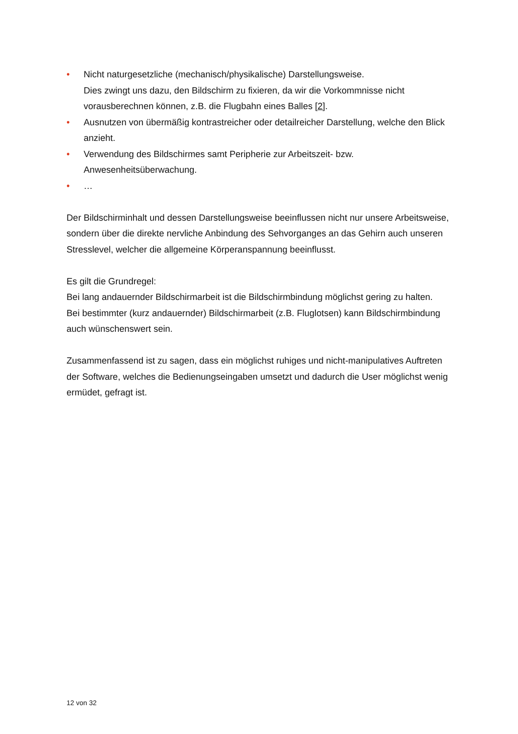• Nicht naturgesetzliche (mechanisch/physikalische) Darstellungsweise.
Dies zwingt uns dazu, den Bildschirm zu fixieren, da wir die Vorkommnisse nicht vorausberechnen können, z.B. die Flugbahn eines Balles [2].
• Ausnutzen von übermäßig kontrastreicher oder detailreicher Darstellung, welche den Blick anzieht.
• Verwendung des Bildschirmes samt Peripherie zur Arbeitszeit- bzw. Anwesenheitsüberwachung.
• …
Der Bildschirminhalt und dessen Darstellungsweise beeinflussen nicht nur unsere Arbeitsweise, sondern über die direkte nervliche Anbindung des Sehvorganges an das Gehirn auch unseren Stresslevel, welcher die allgemeine Körperanspannung beeinflusst.
Es gilt die Grundregel:
Bei lang andauernder Bildschirmarbeit ist die Bildschirmbindung möglichst gering zu halten.
Bei bestimmter (kurz andauernder) Bildschirmarbeit (z.B. Fluglotsen) kann Bildschirmbindung auch wünschenswert sein.
Zusammenfassend ist zu sagen, dass ein möglichst ruhiges und nicht-manipulatives Auftreten der Software, welches die Bedienungseingaben umsetzt und dadurch die User möglichst wenig ermüdet, gefragt ist.
12 von 32